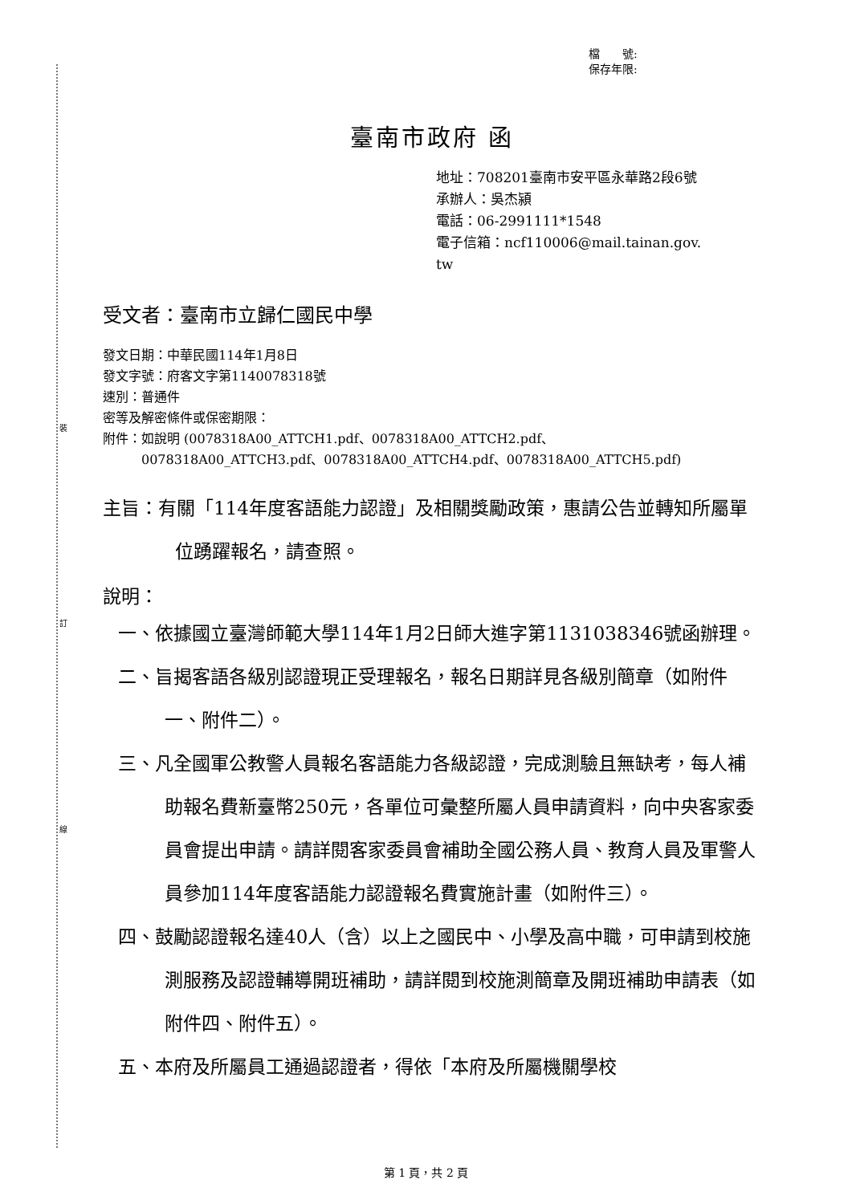裝
訂
線
檔　　號:
保存年限:
臺南市政府 函
地址：708201臺南市安平區永華路2段6號
承辦人：吳杰潁
電話：06-2991111*1548
電子信箱：ncf110006@mail.tainan.gov.
tw
受文者：臺南市立歸仁國民中學
發文日期：中華民國114年1月8日
發文字號：府客文字第1140078318號
速別：普通件
密等及解密條件或保密期限：
附件：如說明 (0078318A00_ATTCH1.pdf、0078318A00_ATTCH2.pdf、
　　　0078318A00_ATTCH3.pdf、0078318A00_ATTCH4.pdf、0078318A00_ATTCH5.pdf)
主旨：有關「114年度客語能力認證」及相關獎勵政策，惠請公告並轉知所屬單位踴躍報名，請查照。
說明：
一、依據國立臺灣師範大學114年1月2日師大進字第1131038346號函辦理。
二、旨揭客語各級別認證現正受理報名，報名日期詳見各級別簡章（如附件一、附件二）。
三、凡全國軍公教警人員報名客語能力各級認證，完成測驗且無缺考，每人補助報名費新臺幣250元，各單位可彙整所屬人員申請資料，向中央客家委員會提出申請。請詳閱客家委員會補助全國公務人員、教育人員及軍警人員參加114年度客語能力認證報名費實施計畫（如附件三）。
四、鼓勵認證報名達40人（含）以上之國民中、小學及高中職，可申請到校施測服務及認證輔導開班補助，請詳閱到校施測簡章及開班補助申請表（如附件四、附件五）。
五、本府及所屬員工通過認證者，得依「本府及所屬機關學校
第 1 頁，共 2 頁